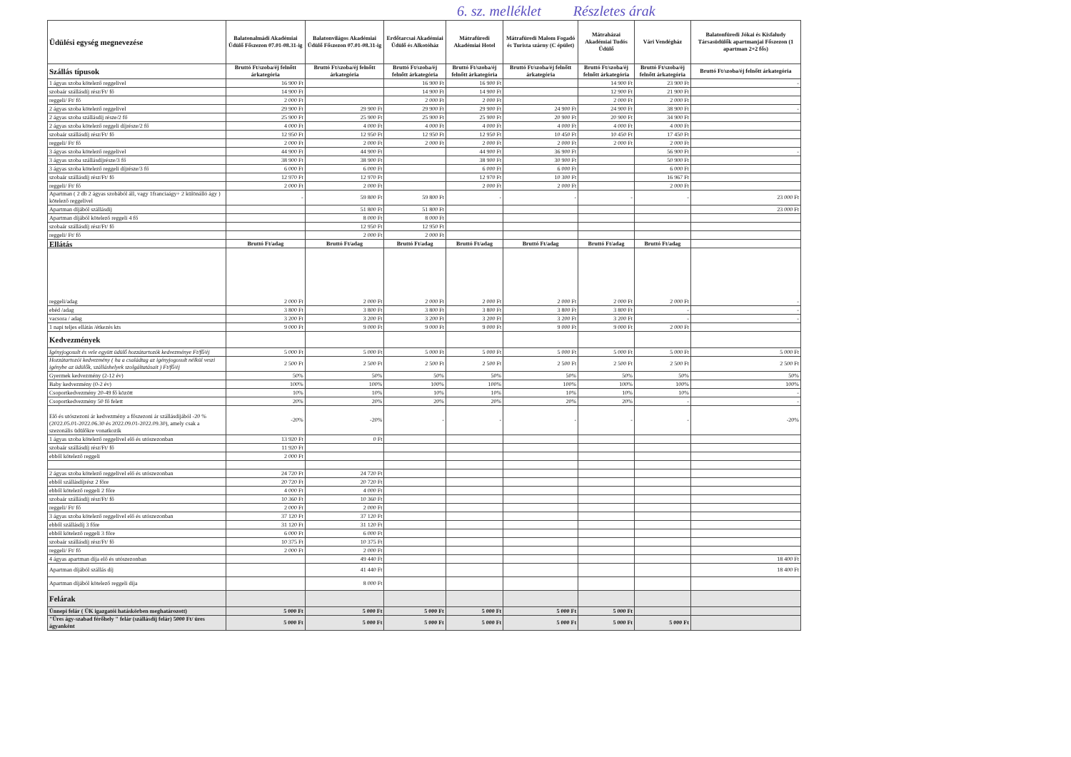6. sz. melléklet Részletes árak
| Üdülési egység megnevezése | Balatonalmádi Akadémiai Üdülő Főszezon 07.01-08.31-ig | Balatonvilágos Akadémiai Üdülő Főszezon 07.01-08.31-ig | Erdőtarcsai Akadémiai Üdülő és Alkotóház | Mátrafüredi Akadémiai Hotel | Mátrafüredi Malom Fogadó és Turista szárny (C épület) | Mátraházai Akadémiai Tudós Üdülő | Vári Vendégház | Balatonfüredi Jókai és Kisfaludy Társasüdülők apartmanjai Főszezon (1 apartman 2+2 fős) |
| Szállás típusok | Bruttó Ft/szoba/éj felnőtt árkategória | Bruttó Ft/szoba/éj felnőtt árkategória | Bruttó Ft/szoba/éj felnőtt árkategória | Bruttó Ft/szoba/éj felnőtt árkategória | Bruttó Ft/szoba/éj felnőtt árkategória | Bruttó Ft/szoba/éj felnőtt árkategória | Bruttó Ft/szoba/éj felnőtt árkategória | Bruttó Ft/szoba/éj felnőtt árkategória |
| 1 ágyas szoba kötelező reggelivel | 16 900 Ft | | 16 900 Ft | 16 900 Ft | | 14 900 Ft | 23 900 Ft | - |
| szobaár szállásdíj rész/Ft/ fő | 14 900 Ft | | 14 900 Ft | 14 900 Ft | | 12 900 Ft | 21 900 Ft | |
| reggeli/ Ft/ fő | 2 000 Ft | | 2 000 Ft | 2 000 Ft | | 2 000 Ft | 2 000 Ft | |
| 2 ágyas szoba kötelező reggelivel | 29 900 Ft | 29 900 Ft | 29 900 Ft | 29 900 Ft | 24 900 Ft | 24 900 Ft | 38 900 Ft | - |
| 2 ágyas szoba szállásdíj része/2 fő | 25 900 Ft | 25 900 Ft | 25 900 Ft | 25 900 Ft | 20 900 Ft | 20 900 Ft | 34 900 Ft | |
| 2 ágyas szoba kötelező reggeli díjrésze/2 fő | 4 000 Ft | 4 000 Ft | 4 000 Ft | 4 000 Ft | 4 000 Ft | 4 000 Ft | 4 000 Ft | |
| szobaár szállásdíj rész/Ft/ fő | 12 950 Ft | 12 950 Ft | 12 950 Ft | 12 950 Ft | 10 450 Ft | 10 450 Ft | 17 450 Ft | |
| reggeli/ Ft/ fő | 2 000 Ft | 2 000 Ft | 2 000 Ft | 2 000 Ft | 2 000 Ft | 2 000 Ft | 2 000 Ft | |
| 3 ágyas szoba kötelező reggelivel | 44 900 Ft | 44 900 Ft | | 44 900 Ft | 36 900 Ft | | 56 900 Ft | - |
| 3 ágyas szoba szállásdíjrésze/3 fő | 38 900 Ft | 38 900 Ft | | 38 900 Ft | 30 900 Ft | | 50 900 Ft | |
| 3 ágyas szoba kötelező reggeli díjrésze/3 fő | 6 000 Ft | 6 000 Ft | | 6 000 Ft | 6 000 Ft | | 6 000 Ft | |
| szobaár szállásdíj rész/Ft/ fő | 12 970 Ft | 12 970 Ft | | 12 970 Ft | 10 300 Ft | | 16 967 Ft | |
| reggeli/ Ft/ fő | 2 000 Ft | 2 000 Ft | | 2 000 Ft | 2 000 Ft | | 2 000 Ft | |
| Apartman ( 2 db 2 ágyas szobából áll, vagy 1franciaágy+ 2 különálló ágy ) kötelező reggelivel | - | 59 800 Ft | 59 800 Ft | - | - | - | - | 23 000 Ft |
| Apartman díjából szállásdíj | | 51 800 Ft | 51 800 Ft | | | | | 23 000 Ft |
| Apartman díjából kötelező reggeli 4 fő | | 8 000 Ft | 8 000 Ft | | | | | |
| szobaár szállásdíj rész/Ft/ fő | | 12 950 Ft | 12 950 Ft | | | | | |
| reggeli/ Ft/ fő | | 2 000 Ft | 2 000 Ft | | | | | |
| Ellátás | Bruttó Ft/adag | Bruttó Ft/adag | Bruttó Ft/adag | Bruttó Ft/adag | Bruttó Ft/adag | Bruttó Ft/adag | Bruttó Ft/adag | |
| reggeli/adag | 2 000 Ft | 2 000 Ft | 2 000 Ft | 2 000 Ft | 2 000 Ft | 2 000 Ft | 2 000 Ft | - |
| ebéd /adag | 3 800 Ft | 3 800 Ft | 3 800 Ft | 3 800 Ft | 3 800 Ft | 3 800 Ft | - | - |
| vacsora / adag | 3 200 Ft | 3 200 Ft | 3 200 Ft | 3 200 Ft | 3 200 Ft | 3 200 Ft | - | - |
| 1 napi teljes ellátás /étkezés kts | 9 000 Ft | 9 000 Ft | 9 000 Ft | 9 000 Ft | 9 000 Ft | 9 000 Ft | 2 000 Ft | |
| Kedvezmények | | | | | | | | |
| Igényjogosult és vele együtt üdülő hozzátartozók kedvezménye Ft/fő/éj | 5 000 Ft | 5 000 Ft | 5 000 Ft | 5 000 Ft | 5 000 Ft | 5 000 Ft | 5 000 Ft | 5 000 Ft |
| Hozzátartozói kedvezmény ( ha a családtag az igényjogosult nélkül veszi igénybe az üdülők, szálláshelyek szolgáltatásait ) Ft/fő/éj | 2 500 Ft | 2 500 Ft | 2 500 Ft | 2 500 Ft | 2 500 Ft | 2 500 Ft | 2 500 Ft | 2 500 Ft |
| Gyermek kedvezmény (2-12 év) | 50% | 50% | 50% | 50% | 50% | 50% | 50% | 50% |
| Baby kedvezmény (0-2 év) | 100% | 100% | 100% | 100% | 100% | 100% | 100% | 100% |
| Csoportkedvezmény 20-49 fő között | 10% | 10% | 10% | 10% | 10% | 10% | 10% | - |
| Csoportkedvezmény 50 fő felett | 20% | 20% | 20% | 20% | 20% | 20% | - | - |
| Elő és utószezoni ár kedvezmény a főszezoni ár szállásdíjából -20 % (2022.05.01-2022.06.30 és 2022.09.01-2022.09.30), amely csak a szezonális üdülőkre vonatkozik | -20% | -20% | - | - | - | - | - | -20% |
| 1 ágyas szoba kötelező reggelivel elő és utószezonban | 13 920 Ft | 0 Ft | | | | | | |
| szobaár szállásdíj rész/Ft/ fő | 11 920 Ft | | | | | | | |
| ebből kötelező reggeli | 2 000 Ft | | | | | | | |
| 2 ágyas szoba kötelező reggelivel elő és utószezonban | 24 720 Ft | 24 720 Ft | | | | | | |
| ebből szállásdíjrész 2 főre | 20 720 Ft | 20 720 Ft | | | | | | |
| ebből kötelező reggeli 2 főre | 4 000 Ft | 4 000 Ft | | | | | | |
| szobaár szállásdíj rész/Ft/ fő | 10 360 Ft | 10 360 Ft | | | | | | |
| reggeli/ Ft/ fő | 2 000 Ft | 2 000 Ft | | | | | | |
| 3 ágyas szoba kötelező reggelivel elő és utószezonban | 37 120 Ft | 37 120 Ft | | | | | | |
| ebből szállásdíj 3 főre | 31 120 Ft | 31 120 Ft | | | | | | |
| ebből kötelező reggeli 3 főre | 6 000 Ft | 6 000 Ft | | | | | | |
| szobaár szállásdíj rész/Ft/ fő | 10 375 Ft | 10 375 Ft | | | | | | |
| reggeli/ Ft/ fő | 2 000 Ft | 2 000 Ft | | | | | | |
| 4 ágyas apartman díja elő és utószezonban | | 49 440 Ft | | | | | | 18 400 Ft |
| Apartman díjából szállás díj | | 41 440 Ft | | | | | | 18 400 Ft |
| Apartman díjából kötelező reggeli díja | | 8 000 Ft | | | | | | |
| Felárak | | | | | | | | |
| Ünnepi felár ( ÜK igazgatói hatáskörben meghatározott) | 5 000 Ft | 5 000 Ft | 5 000 Ft | 5 000 Ft | 5 000 Ft | 5 000 Ft | | |
| "Üres ágy-szabad férőhely " felár (szállásdíj felár) 5000 Ft/ üres ágyanként | 5 000 Ft | 5 000 Ft | 5 000 Ft | 5 000 Ft | 5 000 Ft | 5 000 Ft | 5 000 Ft | |